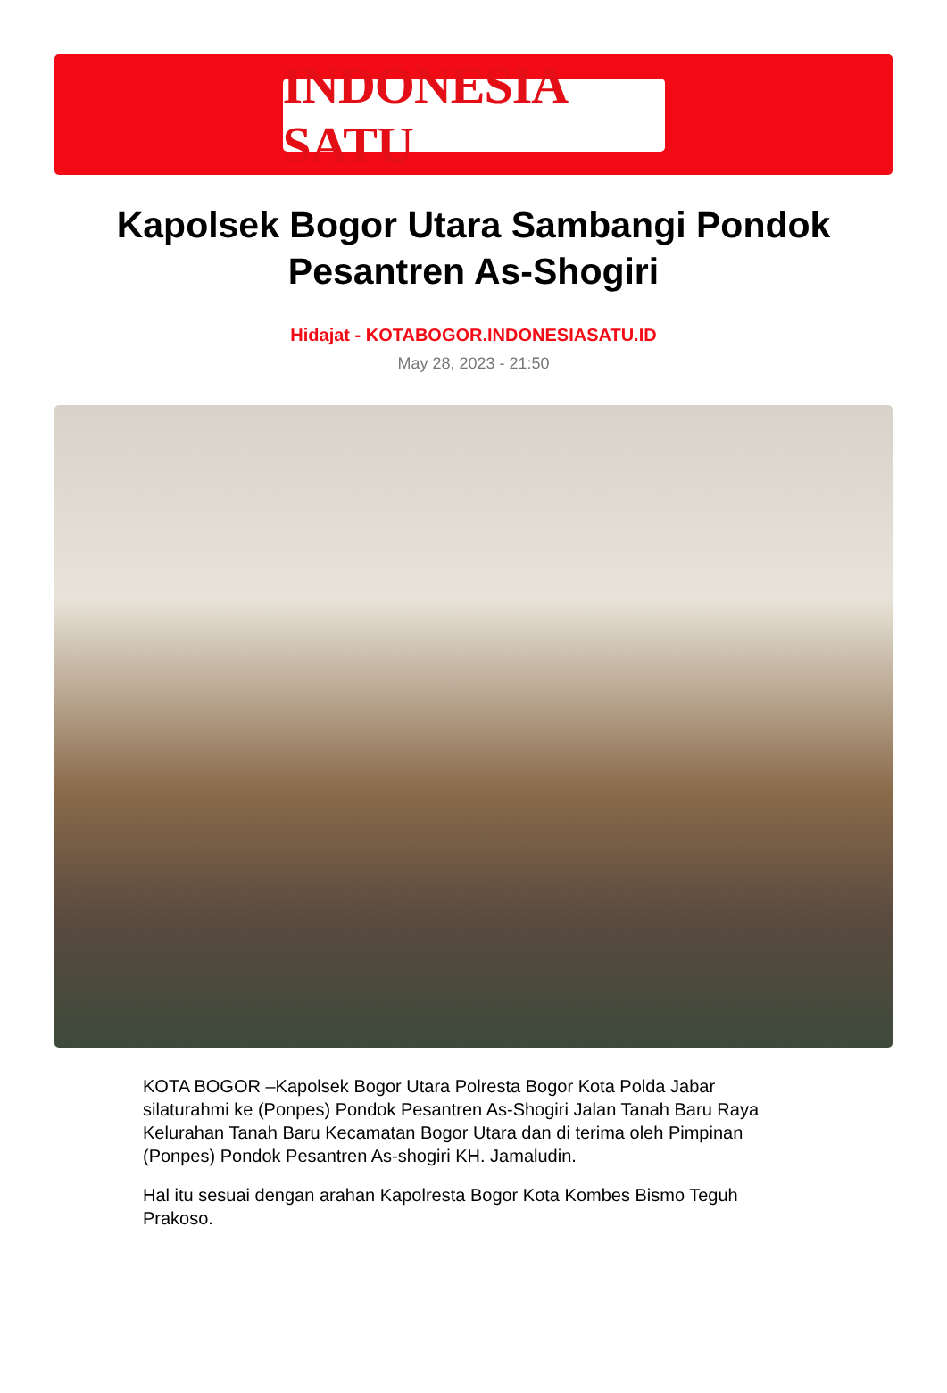INDONESIA SATU
Kapolsek Bogor Utara Sambangi Pondok Pesantren As-Shogiri
Hidajat - KOTABOGOR.INDONESIASATU.ID
May 28, 2023 - 21:50
KOTA BOGOR –Kapolsek Bogor Utara Polresta Bogor Kota Polda Jabar silaturahmi ke (Ponpes) Pondok Pesantren As-Shogiri Jalan Tanah Baru Raya Kelurahan Tanah Baru Kecamatan Bogor Utara dan di terima oleh Pimpinan (Ponpes) Pondok Pesantren As-shogiri KH. Jamaludin.
Hal itu sesuai dengan arahan Kapolresta Bogor Kota Kombes Bismo Teguh Prakoso.